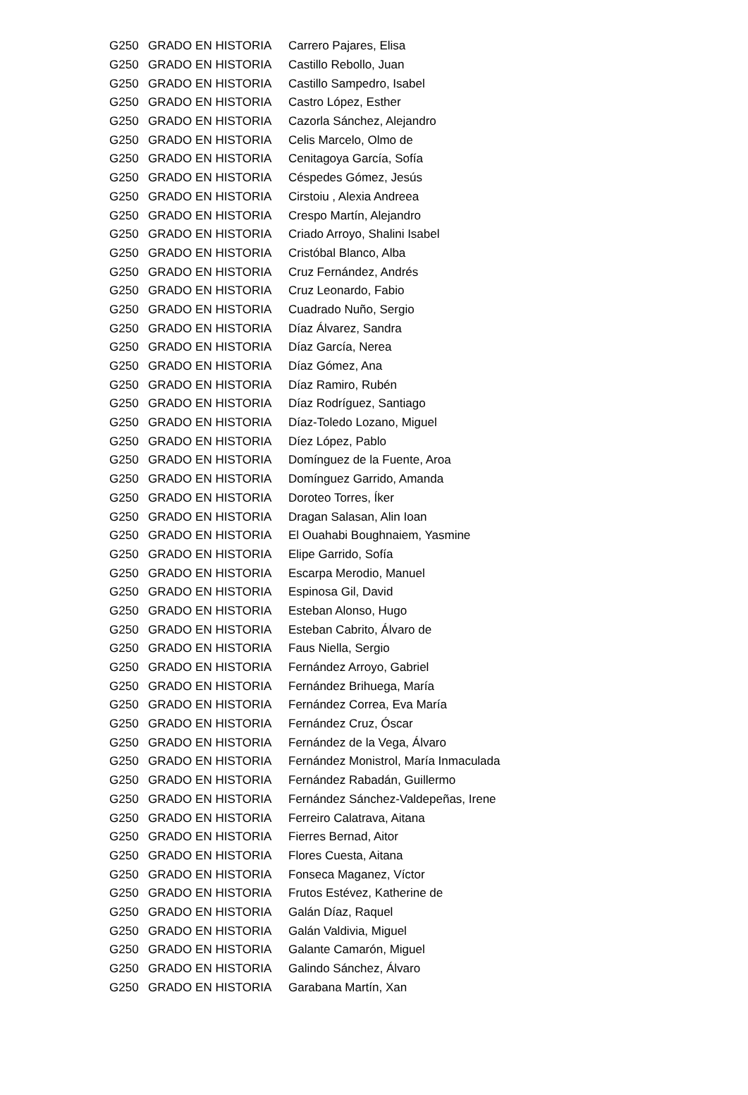| G250 | GRADO EN HISTORIA | Carrero Pajares, Elisa |
| G250 | GRADO EN HISTORIA | Castillo Rebollo, Juan |
| G250 | GRADO EN HISTORIA | Castillo Sampedro, Isabel |
| G250 | GRADO EN HISTORIA | Castro López, Esther |
| G250 | GRADO EN HISTORIA | Cazorla Sánchez, Alejandro |
| G250 | GRADO EN HISTORIA | Celis Marcelo, Olmo de |
| G250 | GRADO EN HISTORIA | Cenitagoya García, Sofía |
| G250 | GRADO EN HISTORIA | Céspedes Gómez, Jesús |
| G250 | GRADO EN HISTORIA | Cirstoiu , Alexia Andreea |
| G250 | GRADO EN HISTORIA | Crespo Martín, Alejandro |
| G250 | GRADO EN HISTORIA | Criado Arroyo, Shalini Isabel |
| G250 | GRADO EN HISTORIA | Cristóbal Blanco, Alba |
| G250 | GRADO EN HISTORIA | Cruz Fernández, Andrés |
| G250 | GRADO EN HISTORIA | Cruz Leonardo, Fabio |
| G250 | GRADO EN HISTORIA | Cuadrado Nuño, Sergio |
| G250 | GRADO EN HISTORIA | Díaz Álvarez, Sandra |
| G250 | GRADO EN HISTORIA | Díaz García, Nerea |
| G250 | GRADO EN HISTORIA | Díaz Gómez, Ana |
| G250 | GRADO EN HISTORIA | Díaz Ramiro, Rubén |
| G250 | GRADO EN HISTORIA | Díaz Rodríguez, Santiago |
| G250 | GRADO EN HISTORIA | Díaz-Toledo Lozano, Miguel |
| G250 | GRADO EN HISTORIA | Díez López, Pablo |
| G250 | GRADO EN HISTORIA | Domínguez de la Fuente, Aroa |
| G250 | GRADO EN HISTORIA | Domínguez Garrido, Amanda |
| G250 | GRADO EN HISTORIA | Doroteo Torres, Íker |
| G250 | GRADO EN HISTORIA | Dragan Salasan, Alin Ioan |
| G250 | GRADO EN HISTORIA | El Ouahabi Boughnaiem, Yasmine |
| G250 | GRADO EN HISTORIA | Elipe Garrido, Sofía |
| G250 | GRADO EN HISTORIA | Escarpa Merodio, Manuel |
| G250 | GRADO EN HISTORIA | Espinosa Gil, David |
| G250 | GRADO EN HISTORIA | Esteban Alonso, Hugo |
| G250 | GRADO EN HISTORIA | Esteban Cabrito, Álvaro de |
| G250 | GRADO EN HISTORIA | Faus Niella, Sergio |
| G250 | GRADO EN HISTORIA | Fernández Arroyo, Gabriel |
| G250 | GRADO EN HISTORIA | Fernández Brihuega, María |
| G250 | GRADO EN HISTORIA | Fernández Correa, Eva María |
| G250 | GRADO EN HISTORIA | Fernández Cruz, Óscar |
| G250 | GRADO EN HISTORIA | Fernández de la Vega, Álvaro |
| G250 | GRADO EN HISTORIA | Fernández Monistrol, María Inmaculada |
| G250 | GRADO EN HISTORIA | Fernández Rabadán, Guillermo |
| G250 | GRADO EN HISTORIA | Fernández Sánchez-Valdepeñas, Irene |
| G250 | GRADO EN HISTORIA | Ferreiro Calatrava, Aitana |
| G250 | GRADO EN HISTORIA | Fierres Bernad, Aitor |
| G250 | GRADO EN HISTORIA | Flores Cuesta, Aitana |
| G250 | GRADO EN HISTORIA | Fonseca Maganez, Víctor |
| G250 | GRADO EN HISTORIA | Frutos Estévez, Katherine de |
| G250 | GRADO EN HISTORIA | Galán Díaz, Raquel |
| G250 | GRADO EN HISTORIA | Galán Valdivia, Miguel |
| G250 | GRADO EN HISTORIA | Galante Camarón, Miguel |
| G250 | GRADO EN HISTORIA | Galindo Sánchez, Álvaro |
| G250 | GRADO EN HISTORIA | Garabana Martín, Xan |